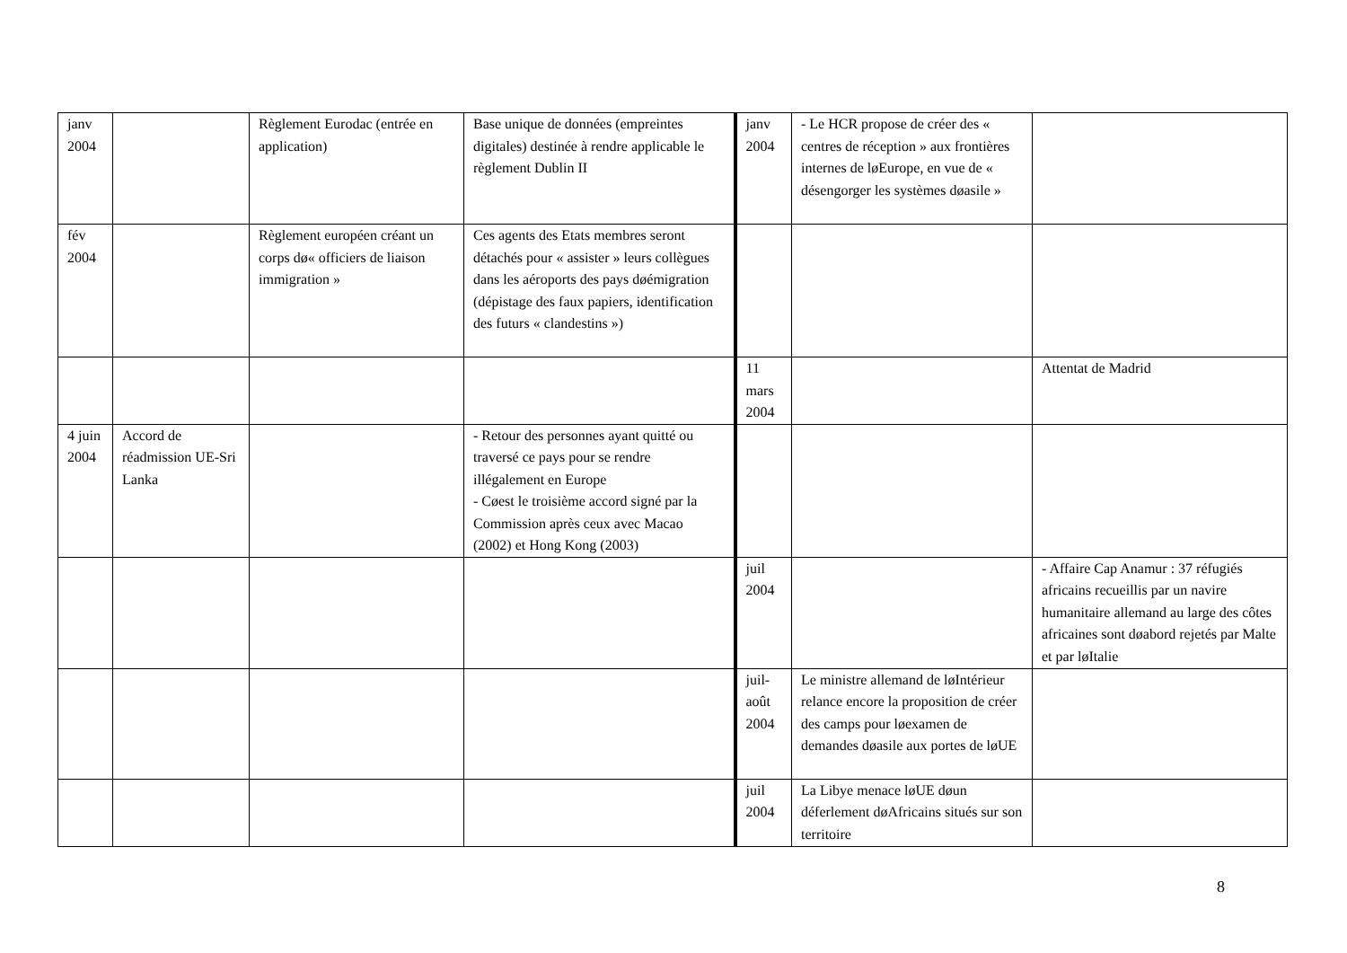| janv 2004 | | Règlement Eurodac (entrée en application) | Base unique de données (empreintes digitales) destinée à rendre applicable le règlement Dublin II | janv 2004 | - Le HCR propose de créer des « centres de réception » aux frontières internes de løEurope, en vue de « désengorger les systèmes døasile » | |
| fév 2004 | | Règlement européen créant un corps dø« officiers de liaison immigration » | Ces agents des Etats membres seront détachés pour « assister » leurs collègues dans les aéroports des pays døémigration (dépistage des faux papiers, identification des futurs « clandestins ») | | | |
| | | | | 11 mars 2004 | | Attentat de Madrid |
| 4 juin 2004 | Accord de réadmission UE-Sri Lanka | | - Retour des personnes ayant quitté ou traversé ce pays pour se rendre illégalement en Europe - Cøest le troisième accord signé par la Commission après ceux avec Macao (2002) et Hong Kong (2003) | | | |
| | | | | juil 2004 | | - Affaire Cap Anamur : 37 réfugiés africains recueillis par un navire humanitaire allemand au large des côtes africaines sont døabord rejetés par Malte et par løItalie |
| | | | | juil-août 2004 | Le ministre allemand de løIntérieur relance encore la proposition de créer des camps pour løexamen de demandes døasile aux portes de løUE | |
| | | | | juil 2004 | La Libye menace løUE døun déferlement døAfricains situés sur son territoire | |
8